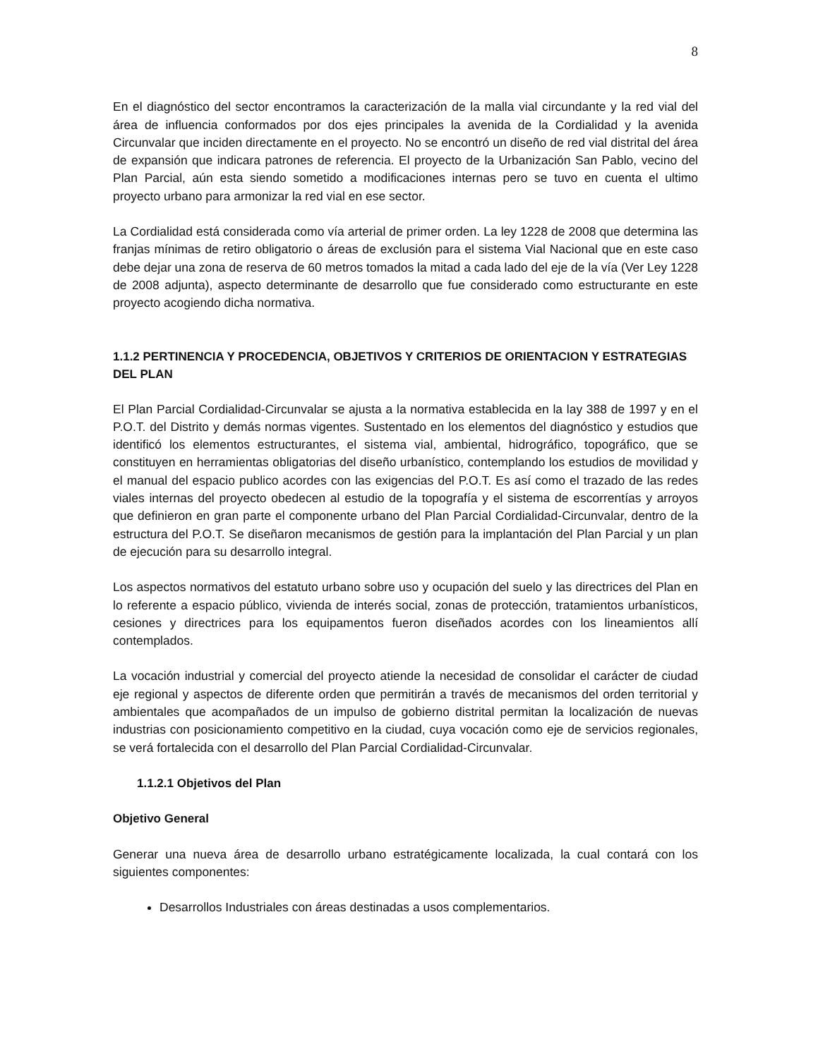8
En el diagnóstico del sector encontramos la caracterización de la malla vial circundante y la red vial del área de influencia conformados por dos ejes principales la avenida de la Cordialidad y la avenida Circunvalar que inciden directamente en el proyecto. No se encontró un diseño de red vial distrital del área de expansión que indicara patrones de referencia. El proyecto de la Urbanización San Pablo, vecino del Plan Parcial, aún esta siendo sometido a modificaciones internas pero se tuvo en cuenta el ultimo proyecto urbano para armonizar la red vial en ese sector.
La Cordialidad está considerada como vía arterial de primer orden. La ley 1228 de 2008 que determina las franjas mínimas de retiro obligatorio o áreas de exclusión para el sistema Vial Nacional que en este caso debe dejar una zona de reserva de 60 metros tomados la mitad a cada lado del eje de la vía (Ver Ley 1228 de 2008 adjunta), aspecto determinante de desarrollo que fue considerado como estructurante en este proyecto acogiendo dicha normativa.
1.1.2 PERTINENCIA Y PROCEDENCIA, OBJETIVOS Y CRITERIOS DE ORIENTACION Y ESTRATEGIAS DEL PLAN
El Plan Parcial Cordialidad-Circunvalar se ajusta a la normativa establecida en la lay 388 de 1997 y en el P.O.T. del Distrito y demás normas vigentes. Sustentado en los elementos del diagnóstico y estudios que identificó los elementos estructurantes, el sistema vial, ambiental, hidrográfico, topográfico, que se constituyen en herramientas obligatorias del diseño urbanístico, contemplando los estudios de movilidad y el manual del espacio publico acordes con las exigencias del P.O.T. Es así como el trazado de las redes viales internas del proyecto obedecen al estudio de la topografía y el sistema de escorrentías y arroyos que definieron en gran parte el componente urbano del Plan Parcial Cordialidad-Circunvalar, dentro de la estructura del P.O.T. Se diseñaron mecanismos de gestión para la implantación del Plan Parcial y un plan de ejecución para su desarrollo integral.
Los aspectos normativos del estatuto urbano sobre uso y ocupación del suelo y las directrices del Plan en lo referente a espacio público, vivienda de interés social, zonas de protección, tratamientos urbanísticos, cesiones y directrices para los equipamentos fueron diseñados acordes con los lineamientos allí contemplados.
La vocación industrial y comercial del proyecto atiende la necesidad de consolidar el carácter de ciudad eje regional y aspectos de diferente orden que permitirán a través de mecanismos del orden territorial y ambientales que acompañados de un impulso de gobierno distrital permitan la localización de nuevas industrias con posicionamiento competitivo en la ciudad, cuya vocación como eje de servicios regionales, se verá fortalecida con el desarrollo del Plan Parcial Cordialidad-Circunvalar.
1.1.2.1 Objetivos del Plan
Objetivo General
Generar una nueva área de desarrollo urbano estratégicamente localizada, la cual contará con los siguientes componentes:
Desarrollos Industriales con áreas destinadas a usos complementarios.